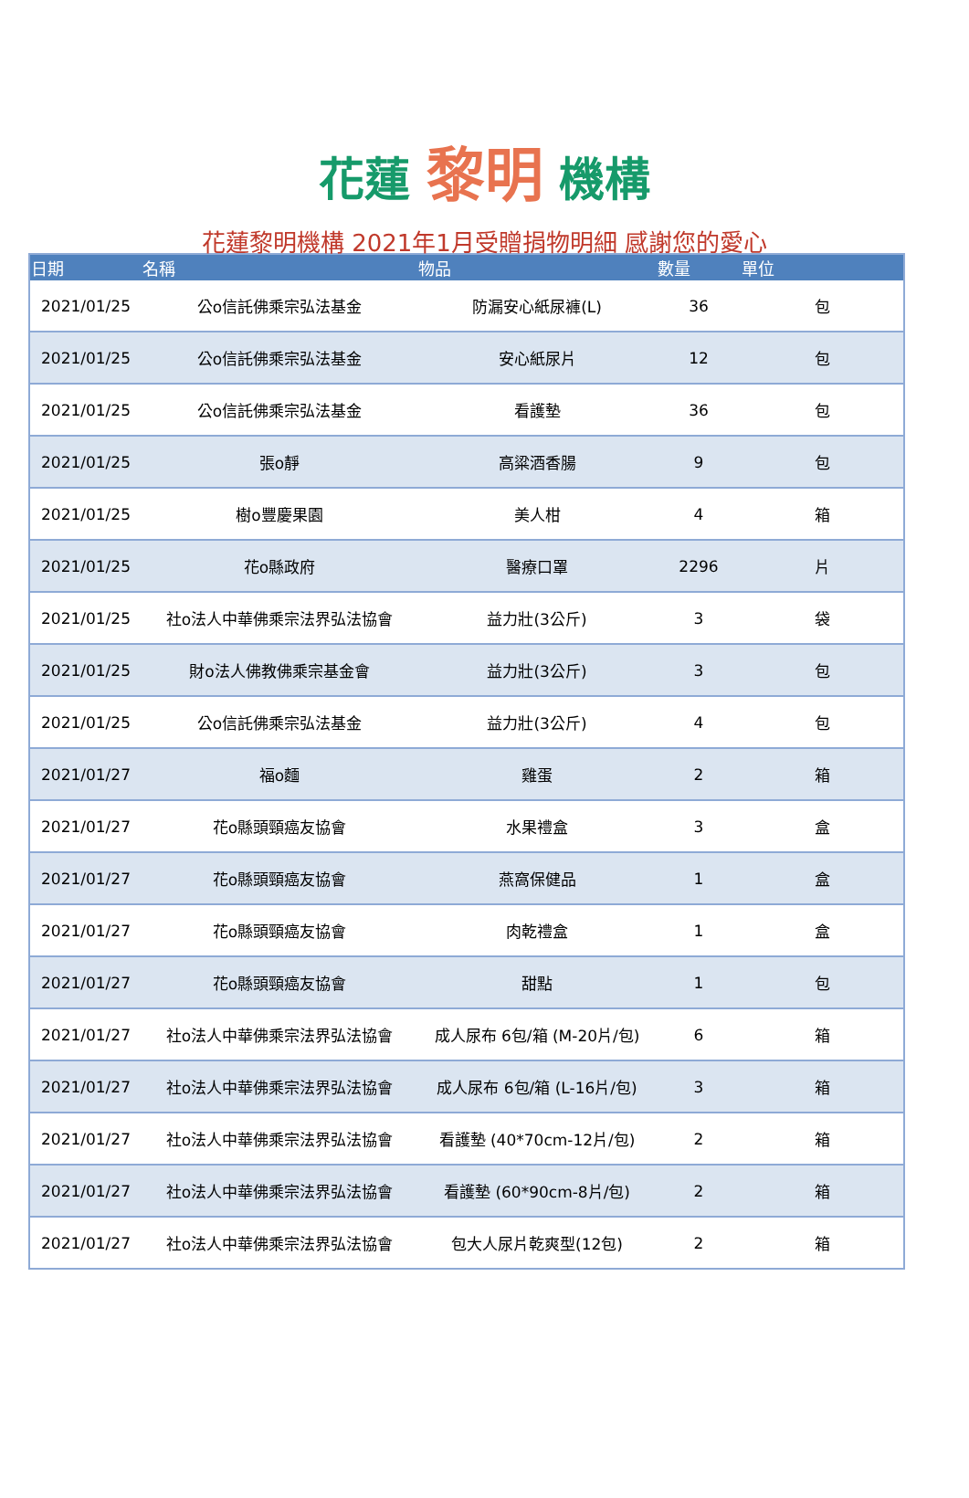花蓮 黎明 機構
花蓮黎明機構 2021年1月受贈捐物明細 感謝您的愛心
| 日期 | 名稱 | 物品 | 數量 | 單位 |
| --- | --- | --- | --- | --- |
| 2021/01/25 | 公o信託佛乘宗弘法基金 | 防漏安心紙尿褲(L) | 36 | 包 |
| 2021/01/25 | 公o信託佛乘宗弘法基金 | 安心紙尿片 | 12 | 包 |
| 2021/01/25 | 公o信託佛乘宗弘法基金 | 看護墊 | 36 | 包 |
| 2021/01/25 | 張o靜 | 高粱酒香腸 | 9 | 包 |
| 2021/01/25 | 樹o豐慶果園 | 美人柑 | 4 | 箱 |
| 2021/01/25 | 花o縣政府 | 醫療口罩 | 2296 | 片 |
| 2021/01/25 | 社o法人中華佛乘宗法界弘法協會 | 益力壯(3公斤) | 3 | 袋 |
| 2021/01/25 | 財o法人佛教佛乘宗基金會 | 益力壯(3公斤) | 3 | 包 |
| 2021/01/25 | 公o信託佛乘宗弘法基金 | 益力壯(3公斤) | 4 | 包 |
| 2021/01/27 | 福o麵 | 雞蛋 | 2 | 箱 |
| 2021/01/27 | 花o縣頭頸癌友協會 | 水果禮盒 | 3 | 盒 |
| 2021/01/27 | 花o縣頭頸癌友協會 | 燕窩保健品 | 1 | 盒 |
| 2021/01/27 | 花o縣頭頸癌友協會 | 肉乾禮盒 | 1 | 盒 |
| 2021/01/27 | 花o縣頭頸癌友協會 | 甜點 | 1 | 包 |
| 2021/01/27 | 社o法人中華佛乘宗法界弘法協會 | 成人尿布 6包/箱 (M-20片/包) | 6 | 箱 |
| 2021/01/27 | 社o法人中華佛乘宗法界弘法協會 | 成人尿布 6包/箱 (L-16片/包) | 3 | 箱 |
| 2021/01/27 | 社o法人中華佛乘宗法界弘法協會 | 看護墊 (40*70cm-12片/包) | 2 | 箱 |
| 2021/01/27 | 社o法人中華佛乘宗法界弘法協會 | 看護墊 (60*90cm-8片/包) | 2 | 箱 |
| 2021/01/27 | 社o法人中華佛乘宗法界弘法協會 | 包大人尿片乾爽型(12包) | 2 | 箱 |